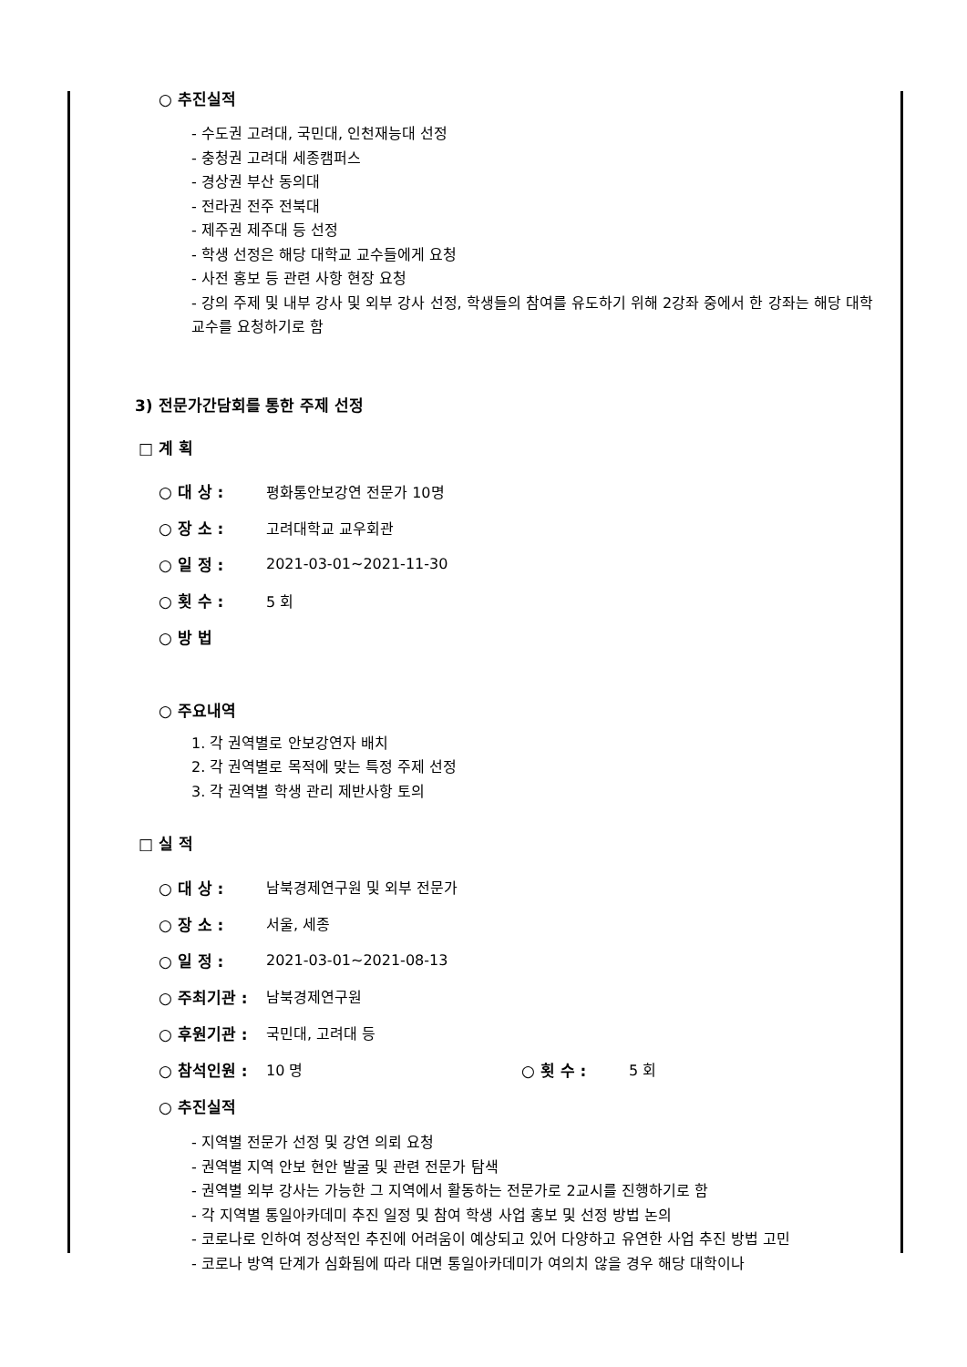○ 추진실적
- 수도권 고려대, 국민대, 인천재능대 선정
- 충청권 고려대 세종캠퍼스
- 경상권 부산 동의대
- 전라권 전주 전북대
- 제주권 제주대 등 선정
- 학생 선정은 해당 대학교 교수들에게 요청
- 사전 홍보 등 관련 사항 현장 요청
- 강의 주제 및 내부 강사 및 외부 강사 선정, 학생들의 참여를 유도하기 위해 2강좌 중에서 한 강좌는 해당 대학 교수를 요청하기로 함
3) 전문가간담회를 통한 주제 선정
□ 계 획
○ 대 상 : 평화통안보강연 전문가 10명
○ 장 소 : 고려대학교 교우회관
○ 일 정 : 2021-03-01~2021-11-30
○ 횟 수 : 5 회
○ 방 법
○ 주요내역
1. 각 권역별로 안보강연자 배치
2. 각 권역별로 목적에 맞는 특정 주제 선정
3. 각 권역별 학생 관리 제반사항 토의
□ 실 적
○ 대 상 : 남북경제연구원 및 외부 전문가
○ 장 소 : 서울, 세종
○ 일 정 : 2021-03-01~2021-08-13
○ 주최기관 : 남북경제연구원
○ 후원기관 : 국민대, 고려대 등
○ 참석인원 : 10 명 ○ 횟 수 : 5 회
○ 추진실적
- 지역별 전문가 선정 및 강연 의뢰 요청
- 권역별 지역 안보 현안 발굴 및 관련 전문가 탐색
- 권역별 외부 강사는 가능한 그 지역에서 활동하는 전문가로 2교시를 진행하기로 함
- 각 지역별 통일아카데미 추진 일정 및 참여 학생 사업 홍보 및 선정 방법 논의
- 코로나로 인하여 정상적인 추진에 어려움이 예상되고 있어 다양하고 유연한 사업 추진 방법 고민
- 코로나 방역 단계가 심화됨에 따라 대면 통일아카데미가 여의치 않을 경우 해당 대학이나